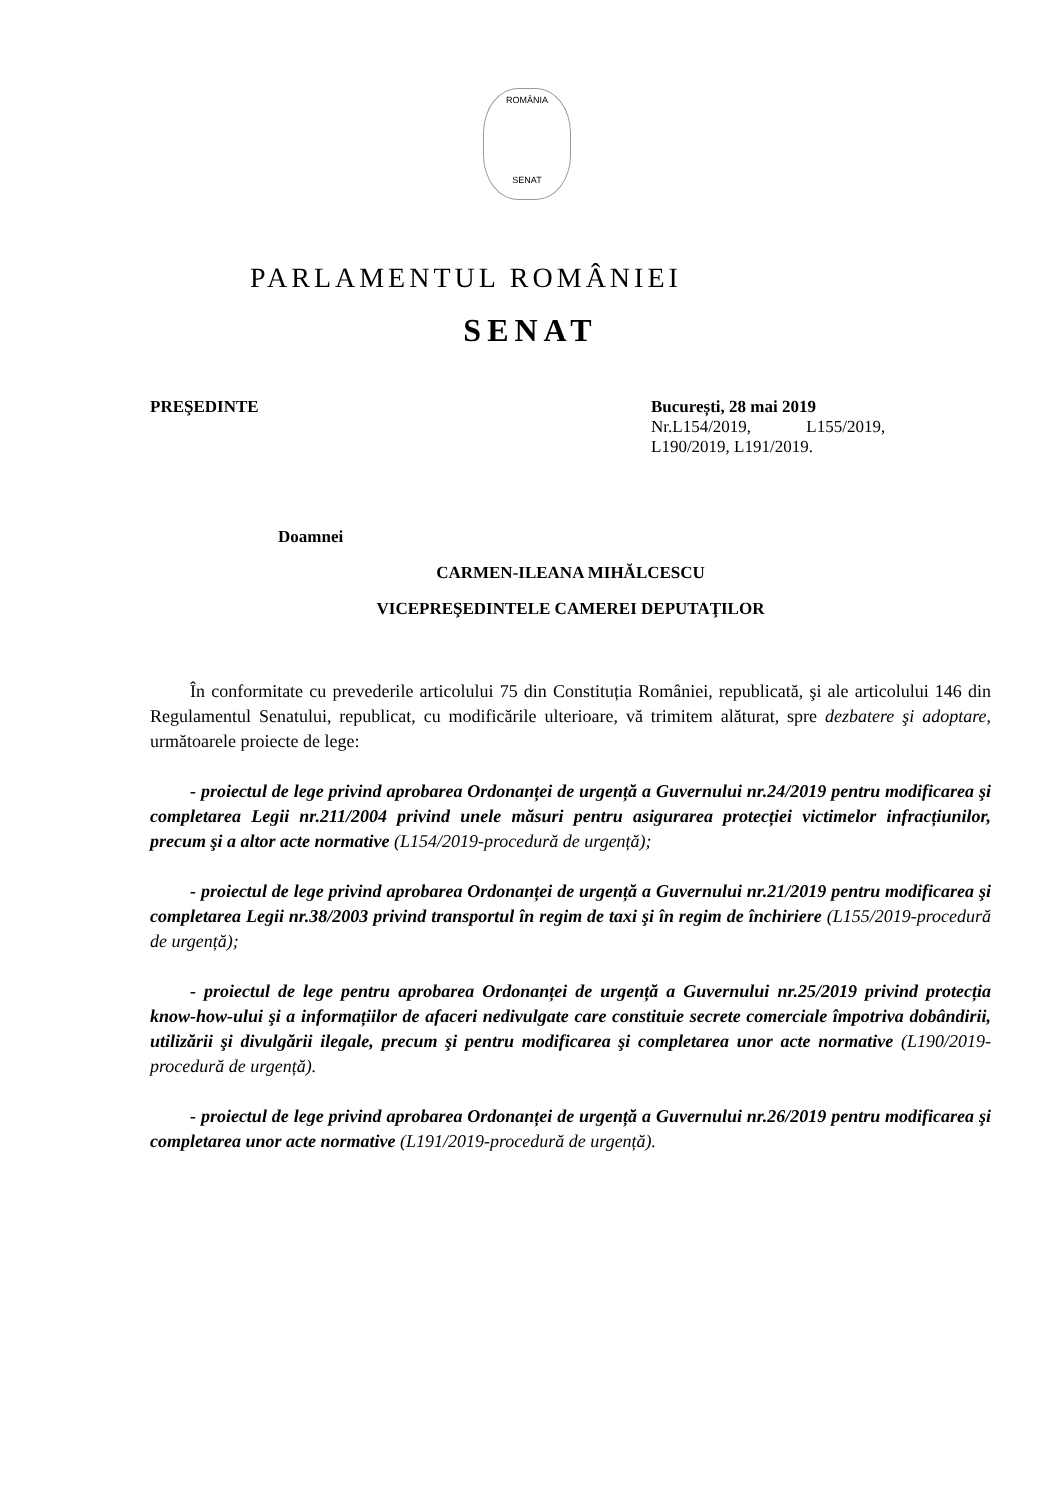ROMÂNIA
SENAT
PARLAMENTUL ROMÂNIEI
SENAT
PREŞEDINTE București, 28 mai 2019
Nr.L154/2019, L155/2019,
L190/2019, L191/2019.
Doamnei
CARMEN-ILEANA MIHĂLCESCU
VICEPREŞEDINTELE CAMEREI DEPUTAŢILOR
În conformitate cu prevederile articolului 75 din Constituția României, republicată, şi ale articolului 146 din Regulamentul Senatului, republicat, cu modificările ulterioare, vă trimitem alăturat, spre dezbatere şi adoptare, următoarele proiecte de lege:
- proiectul de lege privind aprobarea Ordonanței de urgență a Guvernului nr.24/2019 pentru modificarea şi completarea Legii nr.211/2004 privind unele măsuri pentru asigurarea protecției victimelor infracțiunilor, precum şi a altor acte normative (L154/2019-procedură de urgență);
- proiectul de lege privind aprobarea Ordonanței de urgență a Guvernului nr.21/2019 pentru modificarea şi completarea Legii nr.38/2003 privind transportul în regim de taxi şi în regim de închiriere (L155/2019-procedură de urgență);
- proiectul de lege pentru aprobarea Ordonanței de urgență a Guvernului nr.25/2019 privind protecția know-how-ului şi a informațiilor de afaceri nedivulgate care constituie secrete comerciale împotriva dobândirii, utilizării şi divulgării ilegale, precum şi pentru modificarea şi completarea unor acte normative (L190/2019-procedură de urgență).
- proiectul de lege privind aprobarea Ordonanței de urgență a Guvernului nr.26/2019 pentru modificarea şi completarea unor acte normative (L191/2019-procedură de urgență).